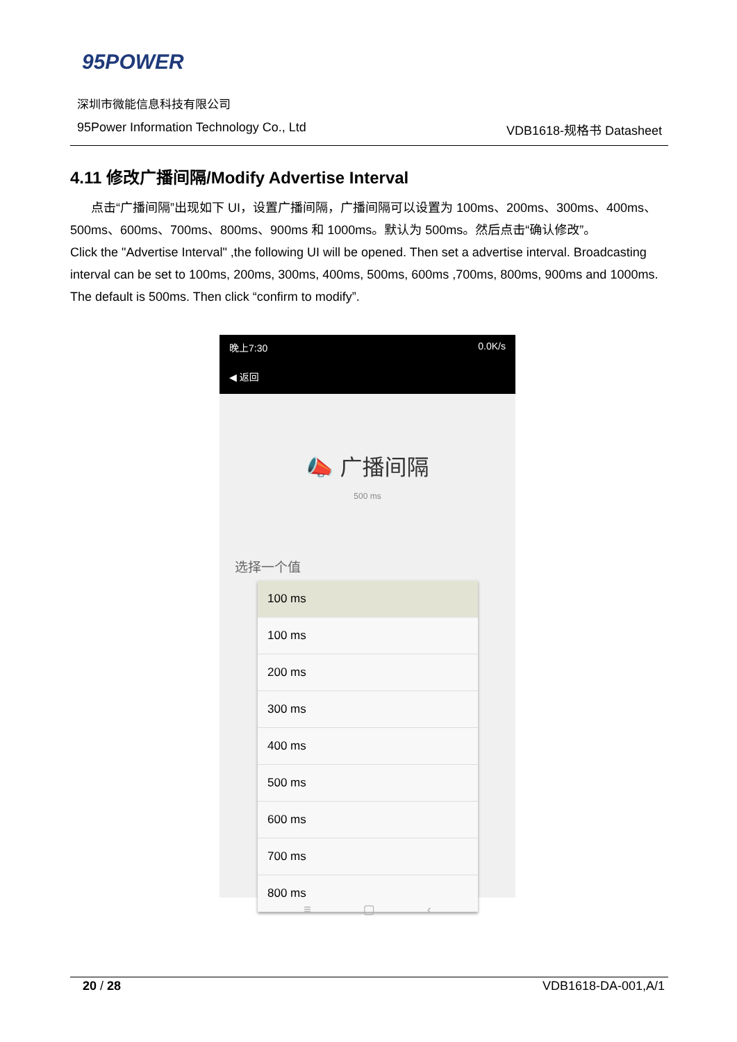95POWER
深圳市微能信息科技有限公司
95Power Information Technology Co., Ltd VDB1618-规格书 Datasheet
4.11 修改广播间隔/Modify Advertise Interval
点击“广播间隔”出现如下 UI，设置广播间隔，广播间隔可以设置为 100ms、200ms、300ms、400ms、500ms、600ms、700ms、800ms、900ms 和 1000ms。默认为 500ms。然后点击“确认修改”。
Click the "Advertise Interval" ,the following UI will be opened. Then set a advertise interval. Broadcasting interval can be set to 100ms, 200ms, 300ms, 400ms, 500ms, 600ms ,700ms, 800ms, 900ms and 1000ms. The default is 500ms. Then click “confirm to modify”.
晚上7:30 0.0K/s
◀ 返回
📣 广播间隔
500 ms
选择一个值
100 ms
100 ms
200 ms
300 ms
400 ms
500 ms
600 ms
700 ms
800 ms
≡ ▢ ‹
20 / 28 VDB1618-DA-001,A/1